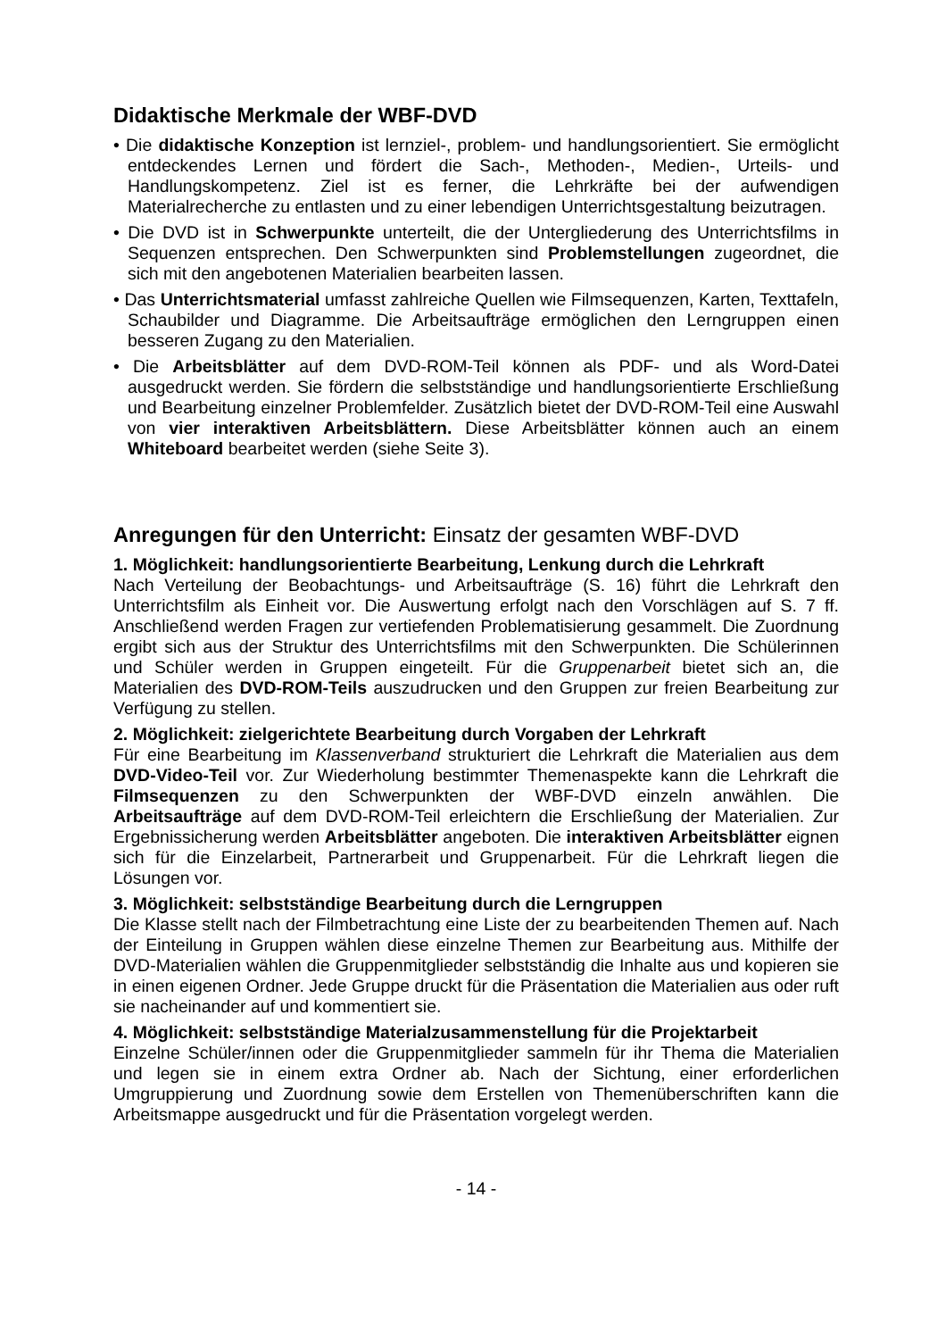Didaktische Merkmale der WBF-DVD
• Die didaktische Konzeption ist lernziel-, problem- und handlungsorientiert. Sie ermöglicht entdeckendes Lernen und fördert die Sach-, Methoden-, Medien-, Urteils- und Handlungskompetenz. Ziel ist es ferner, die Lehrkräfte bei der aufwendigen Materialrecherche zu entlasten und zu einer lebendigen Unterrichtsgestaltung beizutragen.
• Die DVD ist in Schwerpunkte unterteilt, die der Untergliederung des Unterrichtsfilms in Sequenzen entsprechen. Den Schwerpunkten sind Problemstellungen zugeordnet, die sich mit den angebotenen Materialien bearbeiten lassen.
• Das Unterrichtsmaterial umfasst zahlreiche Quellen wie Filmsequenzen, Karten, Texttafeln, Schaubilder und Diagramme. Die Arbeitsaufträge ermöglichen den Lerngruppen einen besseren Zugang zu den Materialien.
• Die Arbeitsblätter auf dem DVD-ROM-Teil können als PDF- und als Word-Datei ausgedruckt werden. Sie fördern die selbstständige und handlungsorientierte Erschließung und Bearbeitung einzelner Problemfelder. Zusätzlich bietet der DVD-ROM-Teil eine Auswahl von vier interaktiven Arbeitsblättern. Diese Arbeitsblätter können auch an einem Whiteboard bearbeitet werden (siehe Seite 3).
Anregungen für den Unterricht: Einsatz der gesamten WBF-DVD
1. Möglichkeit: handlungsorientierte Bearbeitung, Lenkung durch die Lehrkraft
Nach Verteilung der Beobachtungs- und Arbeitsaufträge (S. 16) führt die Lehrkraft den Unterrichtsfilm als Einheit vor. Die Auswertung erfolgt nach den Vorschlägen auf S. 7 ff. Anschließend werden Fragen zur vertiefenden Problematisierung gesammelt. Die Zuordnung ergibt sich aus der Struktur des Unterrichtsfilms mit den Schwerpunkten. Die Schülerinnen und Schüler werden in Gruppen eingeteilt. Für die Gruppenarbeit bietet sich an, die Materialien des DVD-ROM-Teils auszudrucken und den Gruppen zur freien Bearbeitung zur Verfügung zu stellen.
2. Möglichkeit: zielgerichtete Bearbeitung durch Vorgaben der Lehrkraft
Für eine Bearbeitung im Klassenverband strukturiert die Lehrkraft die Materialien aus dem DVD-Video-Teil vor. Zur Wiederholung bestimmter Themenaspekte kann die Lehrkraft die Filmsequenzen zu den Schwerpunkten der WBF-DVD einzeln anwählen. Die Arbeitsaufträge auf dem DVD-ROM-Teil erleichtern die Erschließung der Materialien. Zur Ergebnissicherung werden Arbeitsblätter angeboten. Die interaktiven Arbeitsblätter eignen sich für die Einzelarbeit, Partnerarbeit und Gruppenarbeit. Für die Lehrkraft liegen die Lösungen vor.
3. Möglichkeit: selbstständige Bearbeitung durch die Lerngruppen
Die Klasse stellt nach der Filmbetrachtung eine Liste der zu bearbeitenden Themen auf. Nach der Einteilung in Gruppen wählen diese einzelne Themen zur Bearbeitung aus. Mithilfe der DVD-Materialien wählen die Gruppenmitglieder selbstständig die Inhalte aus und kopieren sie in einen eigenen Ordner. Jede Gruppe druckt für die Präsentation die Materialien aus oder ruft sie nacheinander auf und kommentiert sie.
4. Möglichkeit: selbstständige Materialzusammenstellung für die Projektarbeit
Einzelne Schüler/innen oder die Gruppenmitglieder sammeln für ihr Thema die Materialien und legen sie in einem extra Ordner ab. Nach der Sichtung, einer erforderlichen Umgruppierung und Zuordnung sowie dem Erstellen von Themenüberschriften kann die Arbeitsmappe ausgedruckt und für die Präsentation vorgelegt werden.
- 14 -